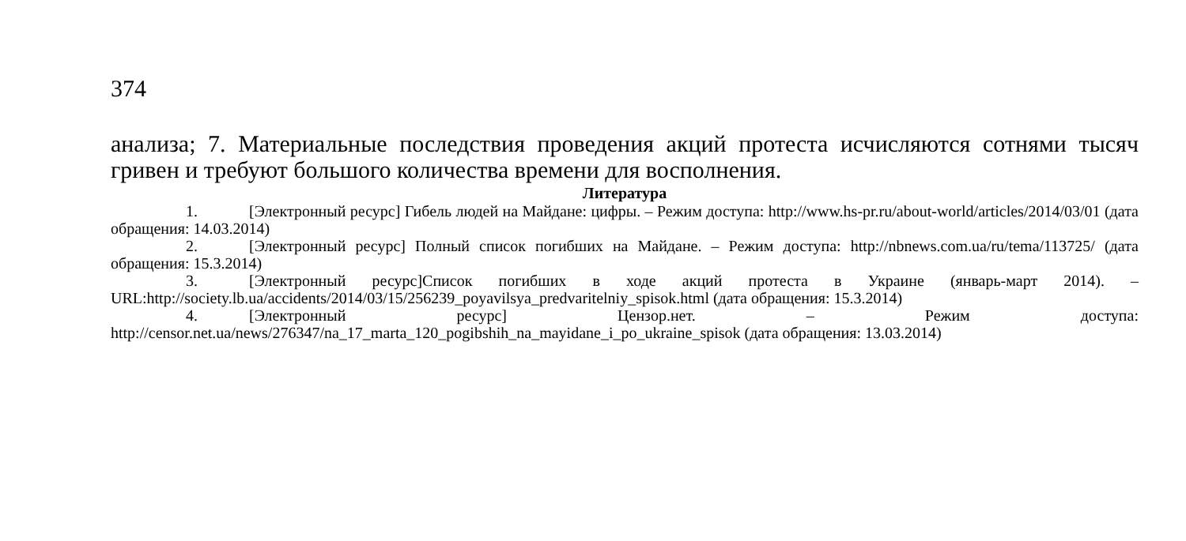374
анализа; 7. Материальные последствия проведения акций протеста исчисляются сотнями тысяч гривен и требуют большого количества времени для восполнения.
Литература
1. [Электронный ресурс] Гибель людей на Майдане: цифры. – Режим доступа: http://www.hs-pr.ru/about-world/articles/2014/03/01 (дата обращения: 14.03.2014)
2. [Электронный ресурс] Полный список погибших на Майдане. – Режим доступа: http://nbnews.com.ua/ru/tema/113725/ (дата обращения: 15.3.2014)
3. [Электронный ресурс]Список погибших в ходе акций протеста в Украине (январь-март 2014). – URL:http://society.lb.ua/accidents/2014/03/15/256239_poyavilsya_predvaritelniy_spisok.html (дата обращения: 15.3.2014)
4. [Электронный ресурс] Цензор.нет. – Режим доступа: http://censor.net.ua/news/276347/na_17_marta_120_pogibshih_na_mayidane_i_po_ukraine_spisok (дата обращения: 13.03.2014)